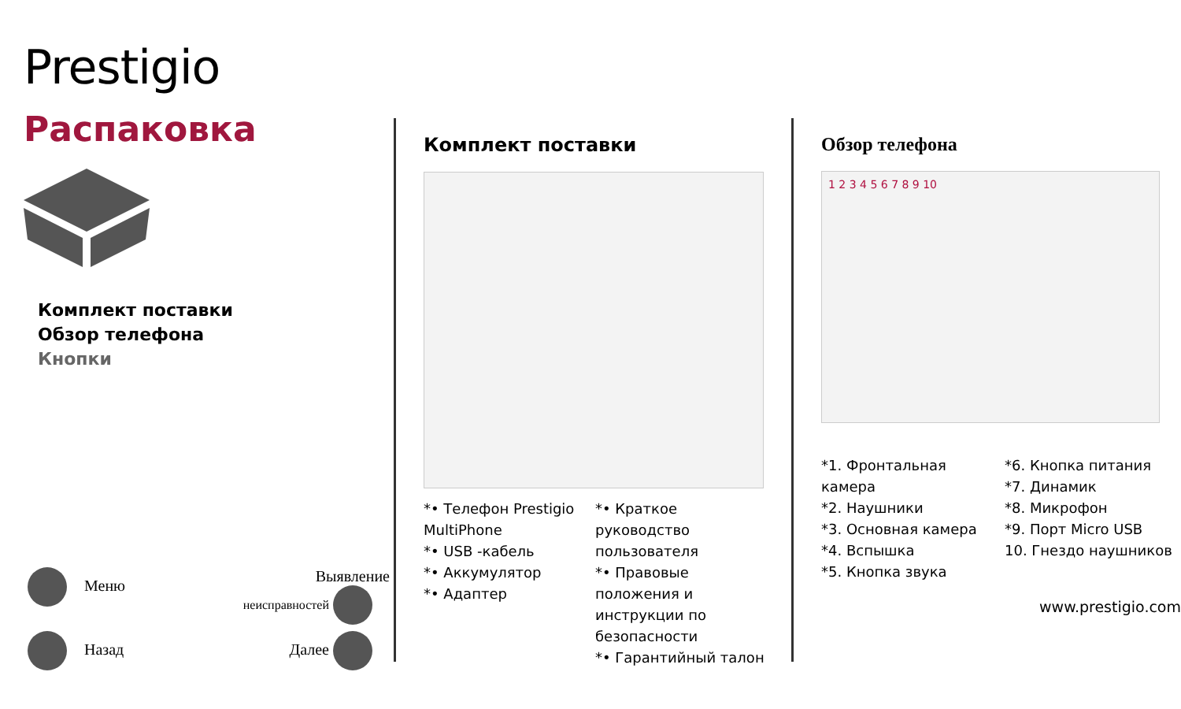Prestigio
Распаковка
Комплект поставки
Обзор телефона
Кнопки
Меню Выявление
неисправностей
Назад Далее
Комплект поставки
*• Телефон Prestigio MultiPhone
*• USB -кабель
*• Аккумулятор
*• Адаптер
*• Краткое руководство пользователя
*• Правовые положения и инструкции по безопасности
*• Гарантийный талон
Обзор телефона
1 2 3 4 5 6 7 8 9 10
*1. Фронтальная камера
*2. Наушники
*3. Основная камера
*4. Вспышка
*5. Кнопка звука
*6. Кнопка питания
*7. Динамик
*8. Микрофон
*9. Порт Micro USB
10. Гнездо наушников
www.prestigio.com